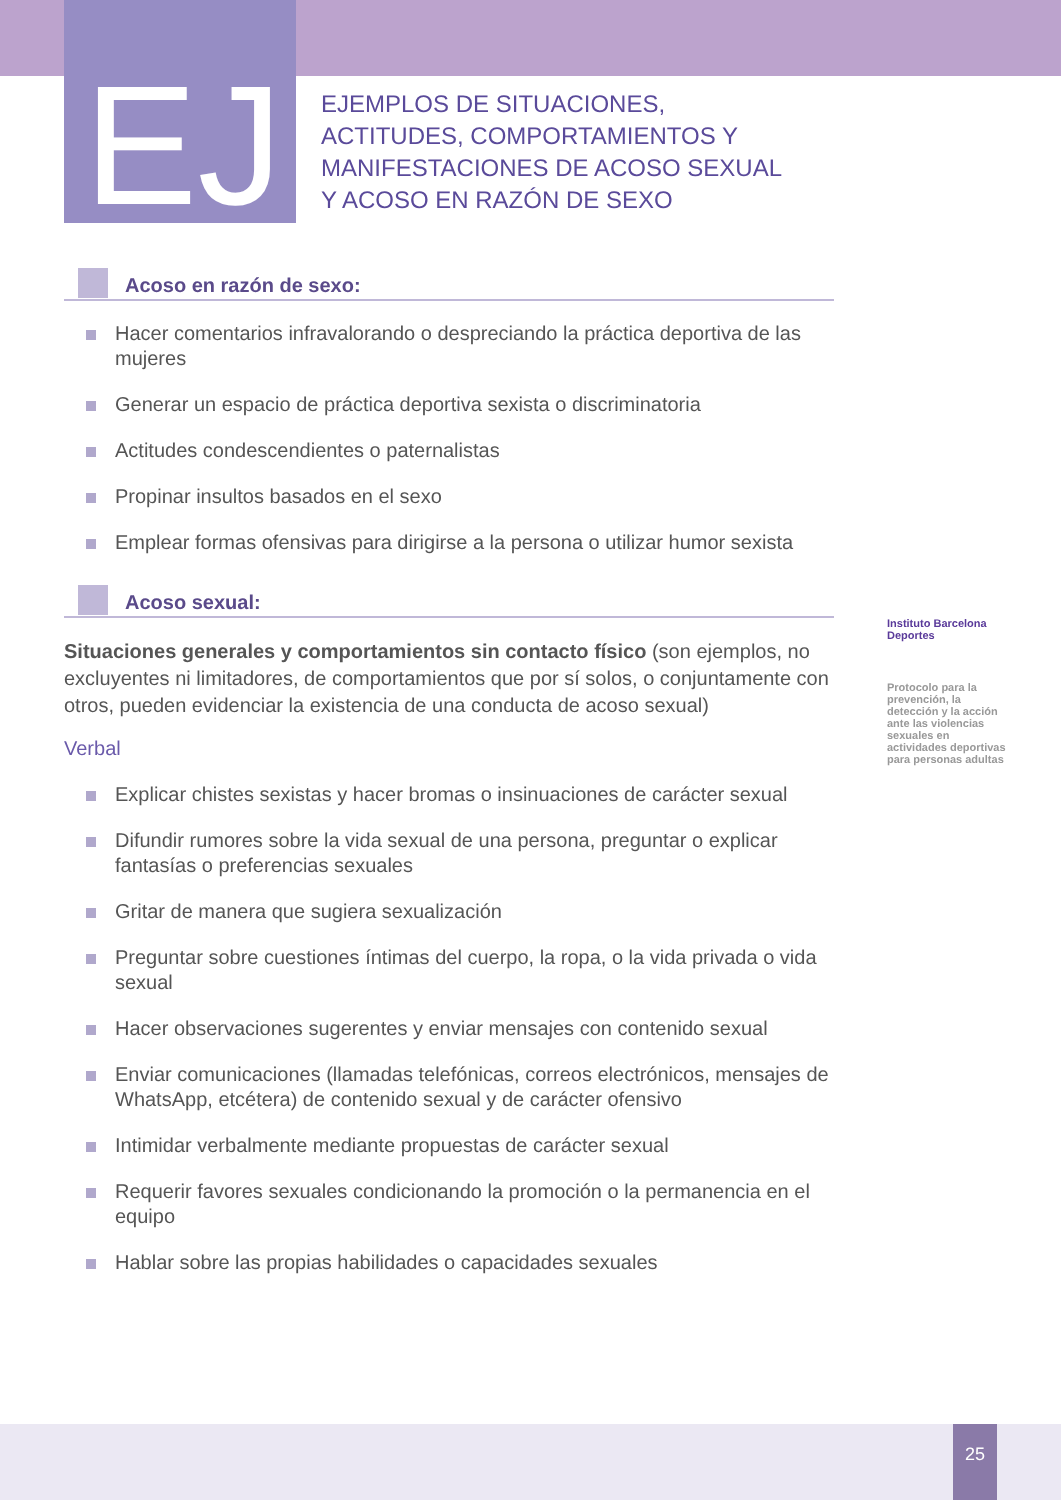EJ
EJEMPLOS DE SITUACIONES,
ACTITUDES, COMPORTAMIENTOS Y
MANIFESTACIONES DE ACOSO SEXUAL
Y ACOSO EN RAZÓN DE SEXO
Acoso en razón de sexo:
Hacer comentarios infravalorando o despreciando la práctica deportiva de las mujeres
Generar un espacio de práctica deportiva sexista o discriminatoria
Actitudes condescendientes o paternalistas
Propinar insultos basados en el sexo
Emplear formas ofensivas para dirigirse a la persona o utilizar humor sexista
Acoso sexual:
Situaciones generales y comportamientos sin contacto físico (son ejemplos, no excluyentes ni limitadores, de comportamientos que por sí solos, o conjuntamente con otros, pueden evidenciar la existencia de una conducta de acoso sexual)
Verbal
Explicar chistes sexistas y hacer bromas o insinuaciones de carácter sexual
Difundir rumores sobre la vida sexual de una persona, preguntar o explicar fantasías o preferencias sexuales
Gritar de manera que sugiera sexualización
Preguntar sobre cuestiones íntimas del cuerpo, la ropa, o la vida privada o vida sexual
Hacer observaciones sugerentes y enviar mensajes con contenido sexual
Enviar comunicaciones (llamadas telefónicas, correos electrónicos, mensajes de WhatsApp, etcétera) de contenido sexual y de carácter ofensivo
Intimidar verbalmente mediante propuestas de carácter sexual
Requerir favores sexuales condicionando la promoción o la permanencia en el equipo
Hablar sobre las propias habilidades o capacidades sexuales
Instituto Barcelona Deportes
Protocolo para la prevención, la detección y la acción ante las violencias sexuales en actividades deportivas para personas adultas
25